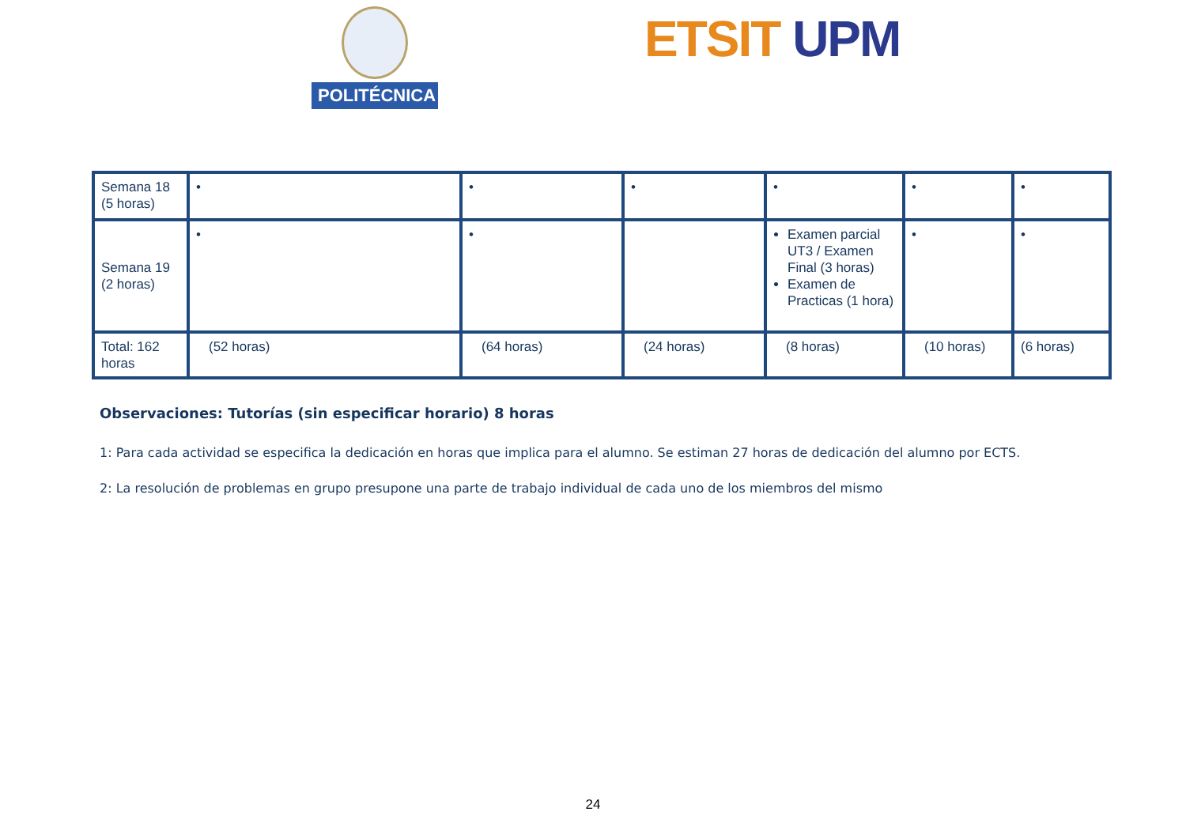POLITÉCNICA ETSIT UPM
| Semana 18 (5 horas) | • | • | • | • | • | • |
| Semana 19 (2 horas) | • | • | | Examen parcial UT3 / Examen Final (3 horas) Examen de Practicas (1 hora) | • | • |
| Total: 162 horas | (52 horas) | (64 horas) | (24 horas) | (8 horas) | (10 horas) | (6 horas) |
Observaciones: Tutorías (sin especificar horario) 8 horas
1: Para cada actividad se especifica la dedicación en horas que implica para el alumno. Se estiman 27 horas de dedicación del alumno por ECTS.
2: La resolución de problemas en grupo presupone una parte de trabajo individual de cada uno de los miembros del mismo
24